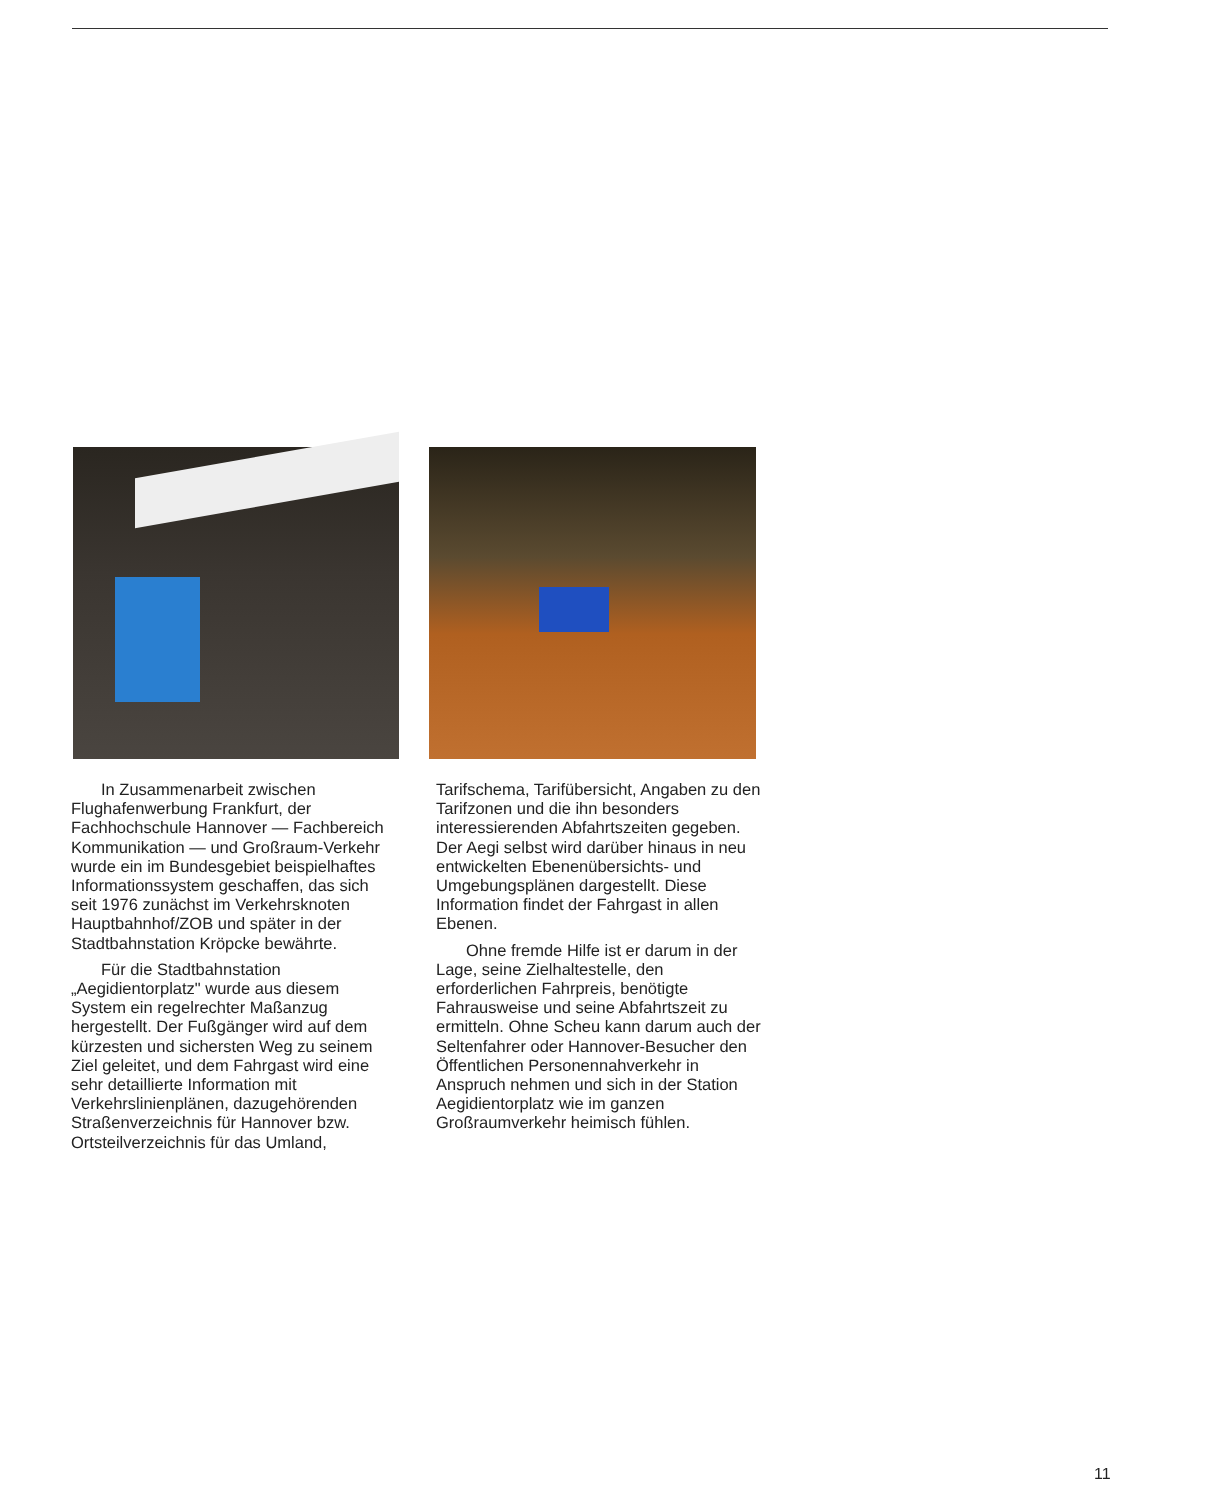In Zusammenarbeit zwischen Flughafenwerbung Frankfurt, der Fachhochschule Hannover — Fachbereich Kommunikation — und Großraum-Verkehr wurde ein im Bundesgebiet beispielhaftes Informationssystem geschaffen, das sich seit 1976 zunächst im Verkehrsknoten Hauptbahnhof/ZOB und später in der Stadtbahnstation Kröpcke bewährte.
Für die Stadtbahnstation „Aegidientorplatz" wurde aus diesem System ein regelrechter Maßanzug hergestellt. Der Fußgänger wird auf dem kürzesten und sichersten Weg zu seinem Ziel geleitet, und dem Fahrgast wird eine sehr detaillierte Information mit Verkehrslinienplänen, dazugehörenden Straßenverzeichnis für Hannover bzw. Ortsteilverzeichnis für das Umland, Tarifschema, Tarifübersicht, Angaben zu den Tarifzonen und die ihn besonders interessierenden Abfahrtszeiten gegeben. Der Aegi selbst wird darüber hinaus in neu entwickelten Ebenenübersichts- und Umgebungsplänen dargestellt. Diese Information findet der Fahrgast in allen Ebenen.
Ohne fremde Hilfe ist er darum in der Lage, seine Zielhaltestelle, den erforderlichen Fahrpreis, benötigte Fahrausweise und seine Abfahrtszeit zu ermitteln. Ohne Scheu kann darum auch der Seltenfahrer oder Hannover-Besucher den Öffentlichen Personennahverkehr in Anspruch nehmen und sich in der Station Aegidientorplatz wie im ganzen Großraumverkehr heimisch fühlen.
11